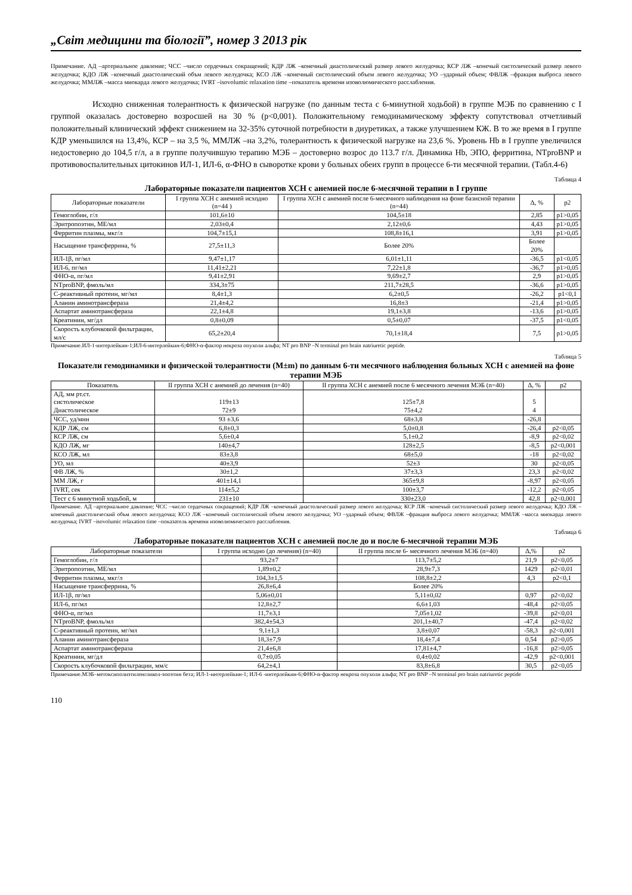„Світ медицини та біології”, номер 3 2013 рік
Примечание. АД –артериальное давление; ЧСС –число сердечных сокращений; КДР ЛЖ –конечный диастолический размер левого желудочка; КСР ЛЖ –конечый систолический размер левого желудочка; КДО ЛЖ –конечный диастолический объм левого желудочка; КСО ЛЖ –конечный систолический объем левого желудочка; УО –ударный объем; ФВЛЖ –фракция выброса левого желудочка; ММЛЖ –масса миокарда левого желудочка; IVRT –isovolumic relaxation time –показатель времени изоволюмического расслабления.
Исходно сниженная толерантность к физической нагрузке (по данным теста с 6-минутной ходьбой) в группе МЭБ по сравнению с I группой оказалась достоверно возросшей на 30 % (p<0,001). Положительному гемодинамическому эффекту сопутствовал отчетливый положительный клинический эффект снижением на 32-35% суточной потребности в диуретиках, а также улучшением КЖ. В то же время в I группе КДР уменьшился на 13,4%, КСР – на 3,5 %, ММЛЖ –на 3,2%, толерантность к физической нагрузке на 23,6 %. Уровень Hb в I группе увеличился недостоверно до 104,5 г/л, а в группе получившую терапию МЭБ – достоверно возрос до 113.7 г/л. Динамика Hb, ЭПО, ферритина, NTproBNP и противовоспалительных цитокинов ИЛ-1, ИЛ-6, α-ФНО в сыворотке крови у больных обеих групп в процессе 6-ти месячной терапии. (Табл.4-6)
Таблица 4
Лабораторные показатели пациентов ХСН с анемией после 6-месячной терапии в I группе
| Лабораторные показатели | I группа ХСН с анемией исходно (n=44 ) | I группа ХСН с анемией после 6-месячного наблюдения на фоне базисной терапии (n=44) | Δ, % | p2 |
| --- | --- | --- | --- | --- |
| Гемоглобин, г/л | 101,6±10 | 104,5±18 | 2,85 | p1>0,05 |
| Эритропоэтин, МЕ/мл | 2,03±0,4 | 2,12±0,6 | 4,43 | p1>0,05 |
| Ферритин плазмы, мкг/л | 104,7±15,1 | 108,8±16,1 | 3,91 | p1>0,05 |
| Насыщение трансферрина, % | 27,5±11,3 | Более 20% | Более 20% | |
| ИЛ-1β, пг/мл | 9,47±1,17 | 6,01±1,11 | -36,5 | p1<0,05 |
| ИЛ-6, пг/мл | 11,41±2,21 | 7,22±1,8 | -36,7 | p1>0,05 |
| ФНО-α, пг/мл | 9,41±2,91 | 9,69±2,7 | 2,9 | p1>0,05 |
| NTproBNP, фмоль/мл | 334,3±75 | 211,7±28,5 | -36,6 | p1>0,05 |
| С-реактивный протеин, мг/мл | 8,4±1,3 | 6,2±0,5 | -26,2 | p1<0,1 |
| Аланин аминотрансфераза | 21,4±4,2 | 16,8±3 | -21,4 | p1>0,05 |
| Аспартат аминотрансфераза | 22,1±4,8 | 19,1±3,8 | -13,6 | p1>0,05 |
| Креатинин, мг/дл | 0,8±0,09 | 0,5±0,07 | -37,5 | p1<0,05 |
| Скорость клубочковой фильтрации, мл/с | 65,2±20,4 | 70,1±18,4 | 7,5 | p1>0,05 |
Примечание.ИЛ-1-интерлейкин-1;ИЛ-6-интерлейкин-6;ФНО-α-фактор некроза опухоли альфа; NT pro BNP –N terminal pro brain natriuretic peptide.
Таблица 5
Показатели гемодинамики и физической толерантности (M±m) по данным 6-ти месячного наблюдения больных ХСН с анемией на фоне терапии МЭБ
| Показатель | II группа ХСН с анемией до лечения (n=40) | II группа ХСН с анемией после 6 месячного лечения МЭБ (n=40) | Δ, % | p2 |
| --- | --- | --- | --- | --- |
| АД, мм рт.ст. систолическое Диастолическое | 119±13 72±9 | 125±7,8 75±4,2 | 5 4 | |
| ЧСС, уд/мин | 93 ±3,6 | 68±3,8 | -26,8 | |
| КДР ЛЖ, см | 6,8±0,3 | 5,0±0,8 | -26,4 | p2<0,05 |
| КСР ЛЖ, см | 5,6±0,4 | 5,1±0,2 | -8,9 | p2<0,02 |
| КДО ЛЖ, мг | 140±4,7 | 128±2,5 | -8,5 | p2<0,001 |
| КСО ЛЖ, мл | 83±3,8 | 68±5,0 | -18 | p2<0,02 |
| УО, мл | 40±3,9 | 52±3 | 30 | p2<0,05 |
| ФВ ЛЖ, % | 30±1,2 | 37±3,3 | 23,3 | p2<0,02 |
| ММ ЛЖ, г | 401±14,1 | 365±9,8 | -8,97 | p2<0,05 |
| IVRT, сек | 114±5,2 | 100±3,7 | -12,2 | p2<0,05 |
| Тест с 6 минутной ходьбой, м | 231±10 | 330±23,0 | 42,8 | p2<0,001 |
Примечание. АД –артериальное давление; ЧСС –число сердечных сокращений; КДР ЛЖ –конечный диастолический размер левого желудочка; КСР ЛЖ –конечый систолический размер левого желудочка; КДО ЛЖ –конечный диастолический объм левого желудочка; КСО ЛЖ –конечный систолический объем левого желудочка; УО –ударный объем; ФВЛЖ –фракция выброса левого желудочка; ММЛЖ –масса миокарда левого желудочка; IVRT –isovolumic relaxation time –показатель времени изоволюмического расслабления.
Таблица 6
Лабораторные показатели пациентов ХСН с анемией после до и после 6-месячной терапии МЭБ
| Лабораторные показатели | I группа исходно (до лечения) (n=40) | II группа после 6- месячного лечения МЭБ (n=40) | Δ,% | p2 |
| --- | --- | --- | --- | --- |
| Гемоглобин, г/л | 93,2±7 | 113,7±5,2 | 21,9 | p2<0,05 |
| Эритропоэтин, МЕ/мл | 1,89±0,2 | 28,9±7,3 | 1429 | p2<0,01 |
| Ферритин плазмы, мкг/л | 104,3±1,5 | 108,8±2,2 | 4,3 | p2<0,1 |
| Насыщение трансферрина, % | 26,8±6,4 | Более 20% | | |
| ИЛ-1β, пг/мл | 5,06±0,01 | 5,11±0,02 | 0,97 | p2<0,02 |
| ИЛ-6, пг/мл | 12,8±2,7 | 6,6±1,03 | -48,4 | p2<0,05 |
| ФНО-α, пг/мл | 11,7±3,1 | 7,05±1,02 | -39,8 | p2<0,01 |
| NTproBNP, фмоль/мл | 382,4±54,3 | 201,1±40,7 | -47,4 | p2<0,02 |
| С-реактивный протеин, мг/мл | 9,1±1,3 | 3,8±0,07 | -58,3 | p2<0,001 |
| Аланин аминотрансфераза | 18,3±7,9 | 18,4±7,4 | 0,54 | p2>0,05 |
| Аспартат аминотрансфераза | 21,4±6,8 | 17,81±4,7 | -16,8 | p2>0,05 |
| Креатинин, мг/дл | 0,7±0,05 | 0,4±0,02 | -42,9 | p2<0,001 |
| Скорость клубочковой фильтрации, мм/с | 64,2±4,1 | 83,8±6,8 | 30,5 | p2<0,05 |
Примечание.МЭБ–метоксиполиэтиленгликол-эпоэтин бета; ИЛ-1-интерлейкин-1; ИЛ-6 -интерлейкин-6;ФНО-α-фактор некроза опухоли альфа; NT pro BNP –N terminal pro brain natriuretic peptide
110